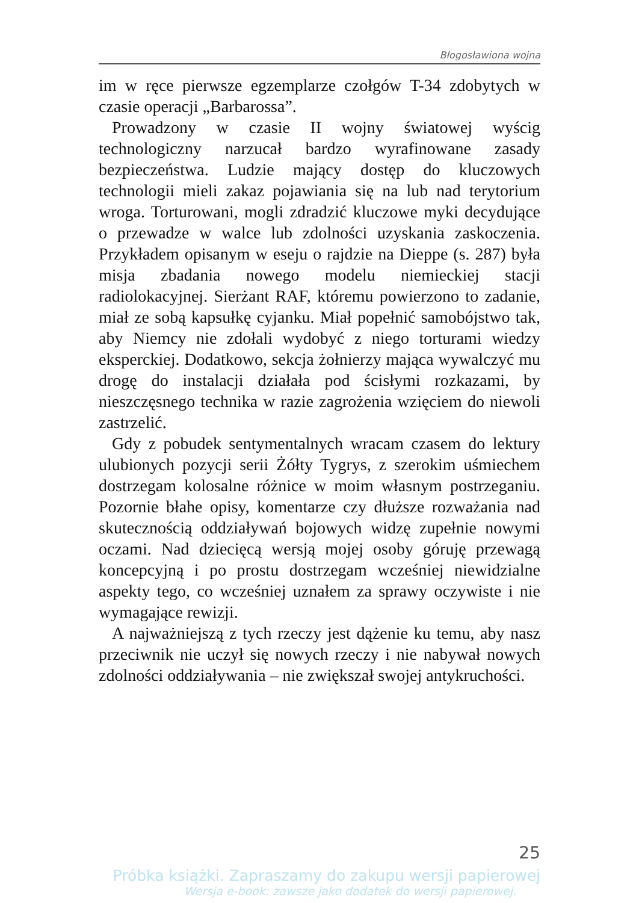Błogosławiona wojna
im w ręce pierwsze egzemplarze czołgów T-34 zdobytych w czasie operacji „Barbarossa”.
Prowadzony w czasie II wojny światowej wyścig technologiczny narzucał bardzo wyrafinowane zasady bezpieczeństwa. Ludzie mający dostęp do kluczowych technologii mieli zakaz pojawiania się na lub nad terytorium wroga. Torturowani, mogli zdradzić kluczowe myki decydujące o przewadze w walce lub zdolności uzyskania zaskoczenia. Przykładem opisanym w eseju o rajdzie na Dieppe (s. 287) była misja zbadania nowego modelu niemieckiej stacji radiolokacyjnej. Sierżant RAF, któremu powierzono to zadanie, miał ze sobą kapsułkę cyjanku. Miał popełnić samobójstwo tak, aby Niemcy nie zdołali wydobyć z niego torturami wiedzy eksperckiej. Dodatkowo, sekcja żołnierzy mająca wywalczyć mu drogę do instalacji działała pod ścisłymi rozkazami, by nieszczęsnego technika w razie zagrożenia wzięciem do niewoli zastrzelić.
Gdy z pobudek sentymentalnych wracam czasem do lektury ulubionych pozycji serii Żółty Tygrys, z szerokim uśmiechem dostrzegam kolosalne różnice w moim własnym postrzeganiu. Pozornie błahe opisy, komentarze czy dłuższe rozważania nad skutecznością oddziaływań bojowych widzę zupełnie nowymi oczami. Nad dziecięcą wersją mojej osoby góruję przewagą koncepcyjną i po prostu dostrzegam wcześniej niewidzialne aspekty tego, co wcześniej uznałem za sprawy oczywiste i nie wymagające rewizji.
A najważniejszą z tych rzeczy jest dążenie ku temu, aby nasz przeciwnik nie uczył się nowych rzeczy i nie nabywał nowych zdolności oddziaływania – nie zwiększał swojej antykruchości.
25
Próbka książki. Zapraszamy do zakupu wersji papierowej
Wersja e-book: zawsze jako dodatek do wersji papierowej.